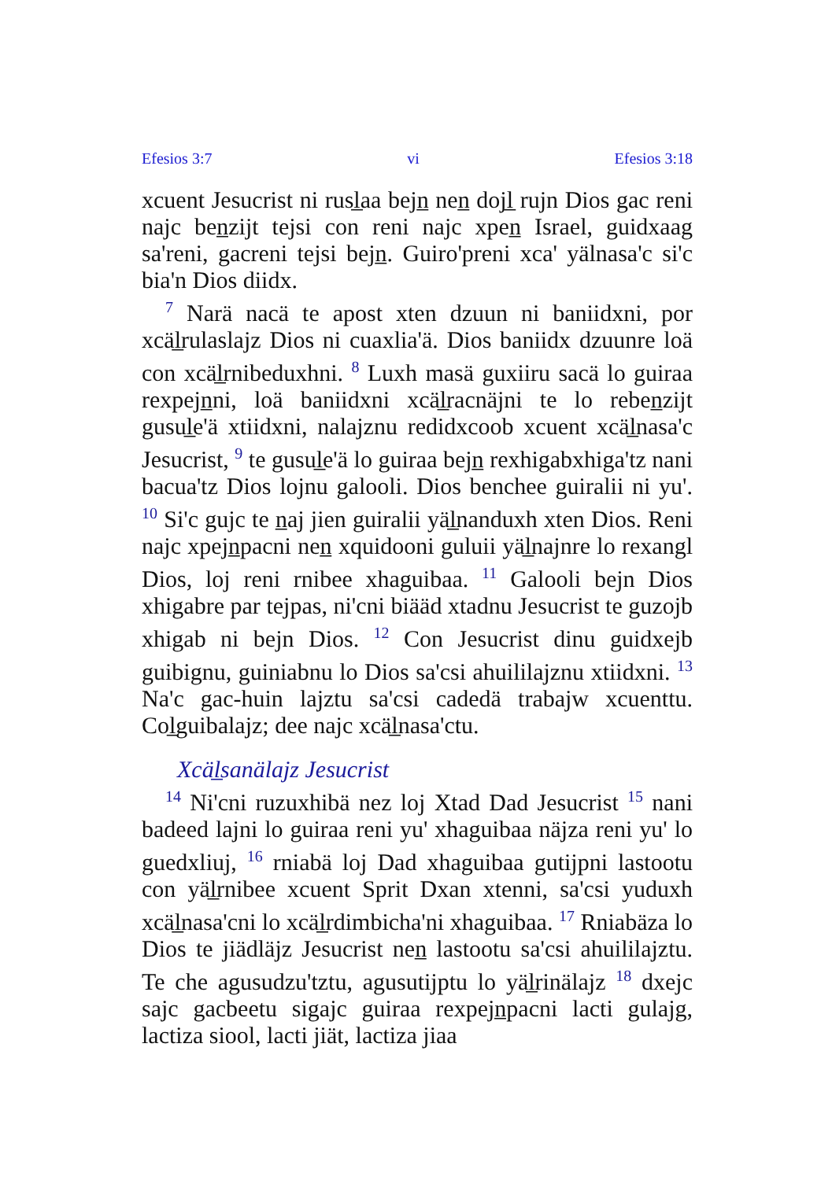Efesios 3:7 vi Efesios 3:18
xcuent Jesucrist ni rusl̲aa bejn̲ nen̲ dojl̲ rujn Dios gac reni najc ben̲zijt tejsi con reni najc xpen̲ Israel, guidxaag sa'reni, gacreni tejsi bejn̲. Guiro'preni xca' yälnasa'c si'c bia'n Dios diidx.
<sup>7</sup> Narä nacä te apost xten dzuun ni baniidxni, por xcäl̲rulaslajz Dios ni cuaxlia'ä. Dios baniidx dzuunre loä con xcäl̲rnibeduxhni. <sup>8</sup> Luxh masä guxiiru sacä lo guiraa rexpejn̲ni, loä baniidxni xcäl̲racnäjni te lo reben̲zijt gusul̲e'ä xtiidxni, nalajznu redidxcoob xcuent xcäl̲nasa'c Jesucrist, <sup>9</sup> te gusul̲e'ä lo guiraa bejn̲ rexhigabxhiga'tz nani bacua'tz Dios lojnu galooli. Dios benchee guiralii ni yu'. <sup>10</sup> Si'c gujc te n̲aj jien guiralii yäl̲nanduxh xten Dios. Reni najc xpejn̲pacni nen̲ xquidooni guluii yäl̲najnre lo rexangl Dios, loj reni rnibee xhaguibaa. <sup>11</sup> Galooli bejn Dios xhigabre par tejpas, ni'cni biääd xtadnu Jesucrist te guzojb xhigab ni bejn Dios. <sup>12</sup> Con Jesucrist dinu guidxejb guibignu, guiniabnu lo Dios sa'csi ahuililajznu xtiidxni. <sup>13</sup> Na'c gac-huin lajztu sa'csi cadedä trabajw xcuenttu. Col̲guibalajz; dee najc xcäl̲nasa'ctu.
Xcäl̲sanälajz Jesucrist
<sup>14</sup> Ni'cni ruzuxhibä nez loj Xtad Dad Jesucrist <sup>15</sup> nani badeed lajni lo guiraa reni yu' xhaguibaa näjza reni yu' lo guedxliuj, <sup>16</sup> rniabä loj Dad xhaguibaa gutijpni lastootu con yäl̲rnibee xcuent Sprit Dxan xtenni, sa'csi yuduxh xcäl̲nasa'cni lo xcäl̲rdimbicha'ni xhaguibaa. <sup>17</sup> Rniabäza lo Dios te jiädläjz Jesucrist nen̲ lastootu sa'csi ahuililajztu. Te che agusudzu'tztu, agusutijptu lo yäl̲rinälajz <sup>18</sup> dxejc sajc gacbeetu sigajc guiraa rexpejn̲pacni lacti gulajg, lactiza siool, lacti jiät, lactiza jiaa